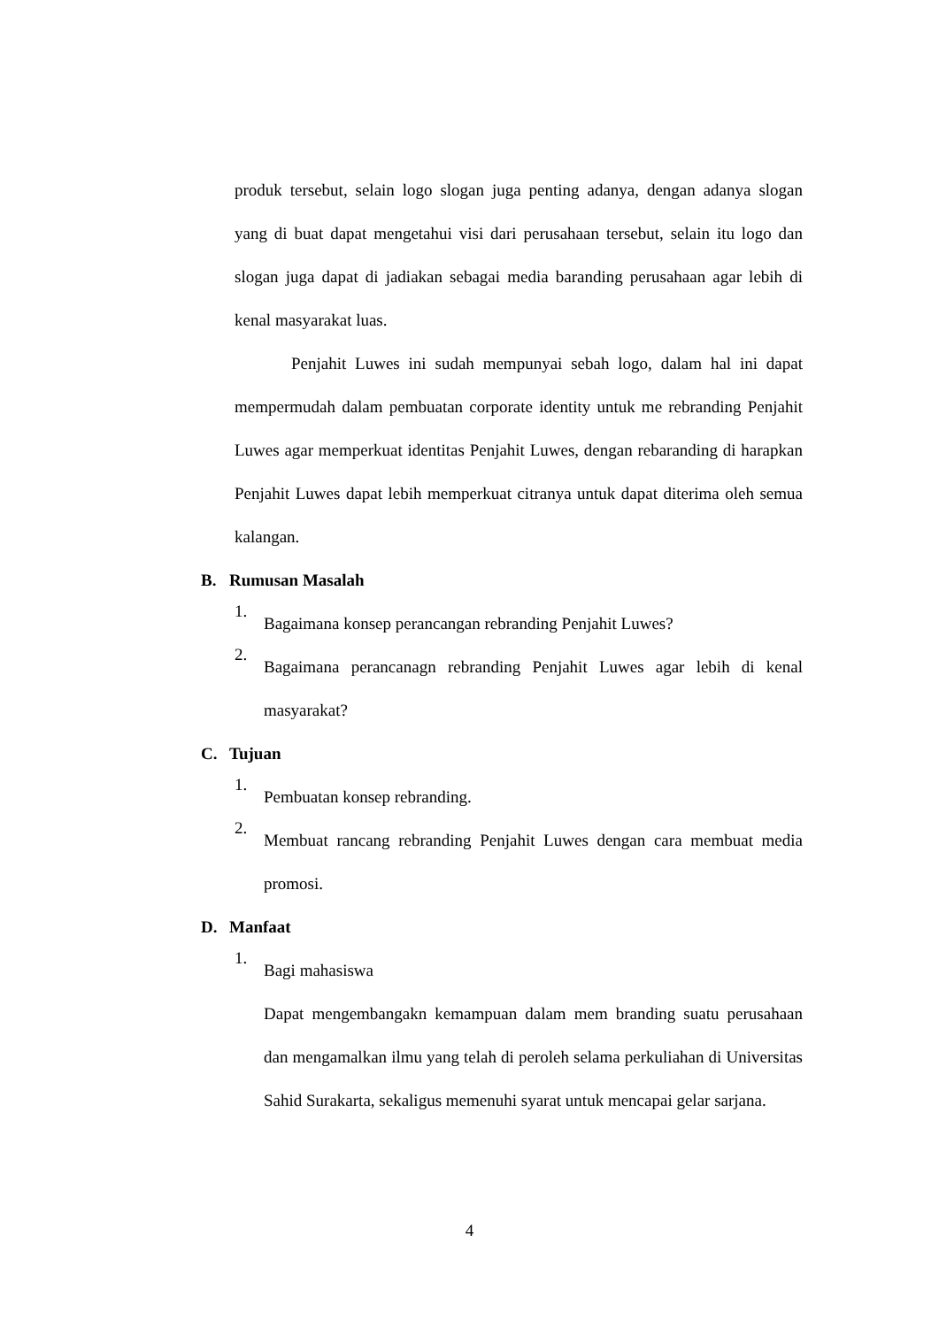produk tersebut, selain logo slogan juga penting adanya, dengan adanya slogan yang di buat dapat mengetahui visi dari perusahaan tersebut, selain itu logo dan slogan juga dapat di jadiakan sebagai media baranding perusahaan agar lebih di kenal masyarakat luas.
Penjahit Luwes ini sudah mempunyai sebah logo, dalam hal ini dapat mempermudah dalam pembuatan corporate identity untuk me rebranding Penjahit Luwes agar memperkuat identitas Penjahit Luwes, dengan rebaranding di harapkan Penjahit Luwes dapat lebih memperkuat citranya untuk dapat diterima oleh semua kalangan.
B. Rumusan Masalah
1.
Bagaimana konsep perancangan rebranding Penjahit Luwes?
2.
Bagaimana perancanagn rebranding Penjahit Luwes agar lebih di kenal masyarakat?
C. Tujuan
1.
Pembuatan konsep rebranding.
2.
Membuat rancang rebranding Penjahit Luwes dengan cara membuat media promosi.
D. Manfaat
1.
Bagi mahasiswa
Dapat mengembangakn kemampuan dalam mem branding suatu perusahaan dan mengamalkan ilmu yang telah di peroleh selama perkuliahan di Universitas Sahid Surakarta, sekaligus memenuhi syarat untuk mencapai gelar sarjana.
4